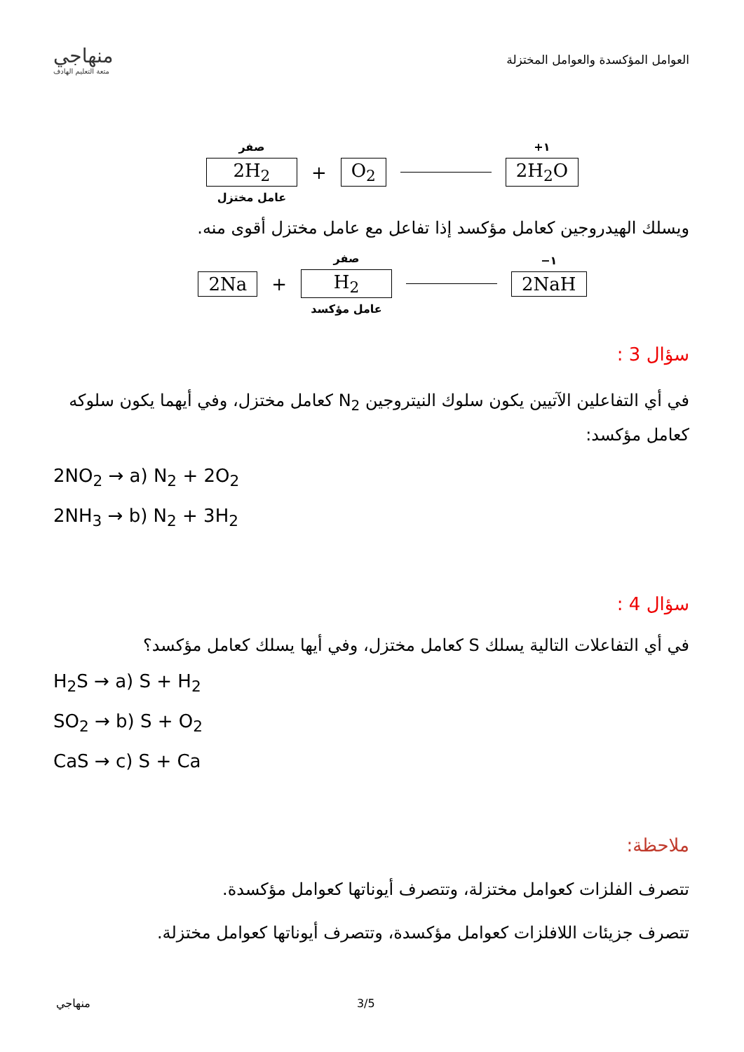منهاجي
متعة التعليم الهادف
العوامل المؤكسدة والعوامل المختزلة
صفر
2H<sub>2</sub>
عامل مختزل
+ O<sub>2</sub>
١+
2H<sub>2</sub>O
ويسلك الهيدروجين كعامل مؤكسد إذا تفاعل مع عامل مختزل أقوى منه.
2Na +
صفر
H<sub>2</sub>
عامل مؤكسد
١−
2NaH
سؤال 3 :
في أي التفاعلين الآتيين يكون سلوك النيتروجين N<sub>2</sub> كعامل مختزل، وفي أيهما يكون سلوكه كعامل مؤكسد:
2NO<sub>2</sub> → a) N<sub>2</sub> + 2O<sub>2</sub>
2NH<sub>3</sub> → b) N<sub>2</sub> + 3H<sub>2</sub>
سؤال 4 :
في أي التفاعلات التالية يسلك S كعامل مختزل، وفي أيها يسلك كعامل مؤكسد؟
H<sub>2</sub>S → a) S + H<sub>2</sub>
SO<sub>2</sub> → b) S + O<sub>2</sub>
CaS → c) S + Ca
ملاحظة:
تتصرف الفلزات كعوامل مختزلة، وتتصرف أيوناتها كعوامل مؤكسدة.
تتصرف جزيئات اللافلزات كعوامل مؤكسدة، وتتصرف أيوناتها كعوامل مختزلة.
منهاجي 3/5